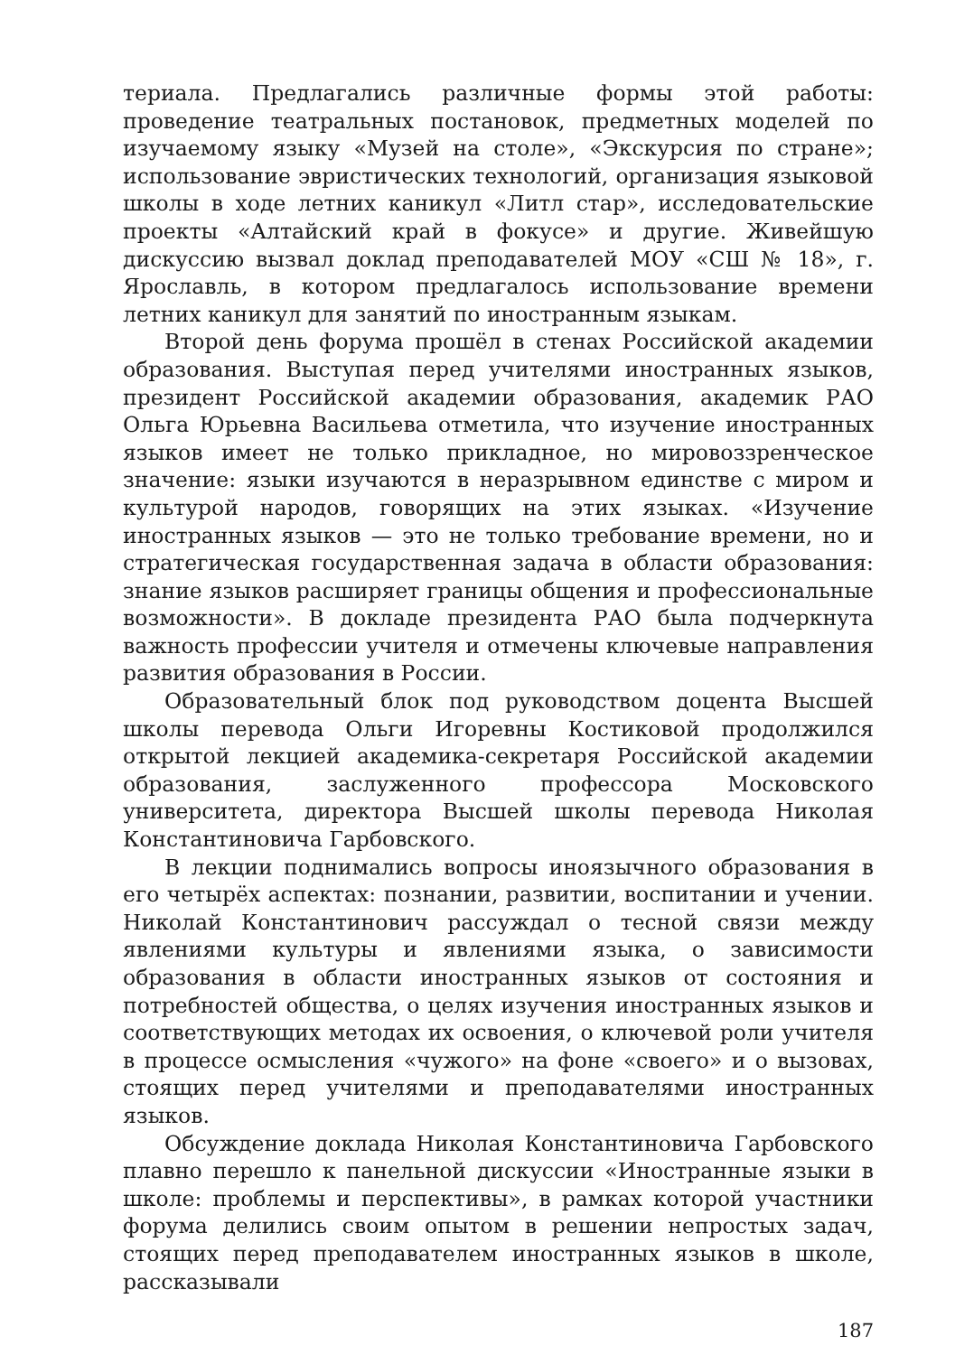териала. Предлагались различные формы этой работы: проведение театральных постановок, предметных моделей по изучаемому языку «Музей на столе», «Экскурсия по стране»; использование эвристических технологий, организация языковой школы в ходе летних каникул «Литл стар», исследовательские проекты «Алтайский край в фокусе» и другие. Живейшую дискуссию вызвал доклад преподавателей МОУ «СШ № 18», г. Ярославль, в котором предлагалось использование времени летних каникул для занятий по иностранным языкам.
Второй день форума прошёл в стенах Российской академии образования. Выступая перед учителями иностранных языков, президент Российской академии образования, академик РАО Ольга Юрьевна Васильева отметила, что изучение иностранных языков имеет не только прикладное, но мировоззренческое значение: языки изучаются в неразрывном единстве с миром и культурой народов, говорящих на этих языках. «Изучение иностранных языков — это не только требование времени, но и стратегическая государственная задача в области образования: знание языков расширяет границы общения и профессиональные возможности». В докладе президента РАО была подчеркнута важность профессии учителя и отмечены ключевые направления развития образования в России.
Образовательный блок под руководством доцента Высшей школы перевода Ольги Игоревны Костиковой продолжился открытой лекцией академика-секретаря Российской академии образования, заслуженного профессора Московского университета, директора Высшей школы перевода Николая Константиновича Гарбовского.
В лекции поднимались вопросы иноязычного образования в его четырёх аспектах: познании, развитии, воспитании и учении. Николай Константинович рассуждал о тесной связи между явлениями культуры и явлениями языка, о зависимости образования в области иностранных языков от состояния и потребностей общества, о целях изучения иностранных языков и соответствующих методах их освоения, о ключевой роли учителя в процессе осмысления «чужого» на фоне «своего» и о вызовах, стоящих перед учителями и преподавателями иностранных языков.
Обсуждение доклада Николая Константиновича Гарбовского плавно перешло к панельной дискуссии «Иностранные языки в школе: проблемы и перспективы», в рамках которой участники форума делились своим опытом в решении непростых задач, стоящих перед преподавателем иностранных языков в школе, рассказывали
187